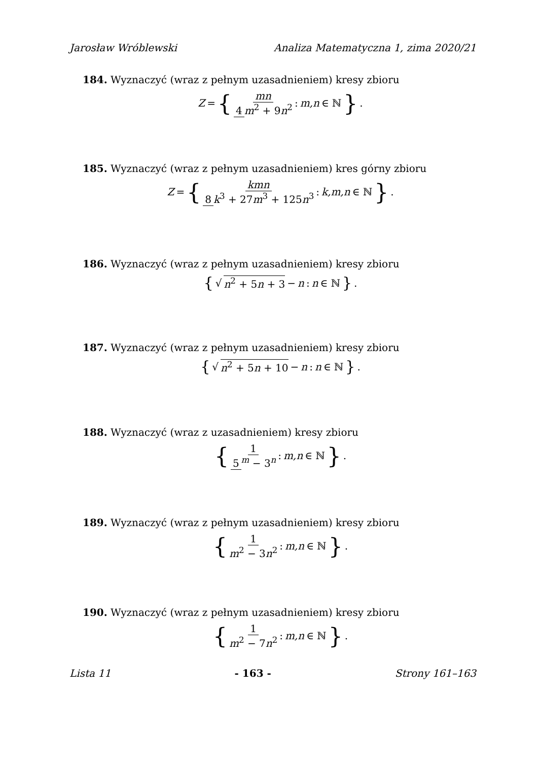Jarosław Wróblewski Analiza Matematyczna 1, zima 2020/21
184. Wyznaczyć (wraz z pełnym uzasadnieniem) kresy zbioru
Z = { mn 4 m<sup>2</sup> + 9n<sup>2</sup> : m,n ∈ ℕ } .
185. Wyznaczyć (wraz z pełnym uzasadnieniem) kres górny zbioru
Z = { kmn 8 k<sup>3</sup> + 27m<sup>3</sup> + 125n<sup>3</sup> : k,m,n ∈ ℕ } .
186. Wyznaczyć (wraz z pełnym uzasadnieniem) kresy zbioru
{ √ n<sup>2</sup> + 5n + 3 − n : n ∈ ℕ } .
187. Wyznaczyć (wraz z pełnym uzasadnieniem) kresy zbioru
{ √ n<sup>2</sup> + 5n + 10 − n : n ∈ ℕ } .
188. Wyznaczyć (wraz z uzasadnieniem) kresy zbioru
{ 1 5<sup>m</sup> − 3<sup>n</sup> : m,n ∈ ℕ } .
189. Wyznaczyć (wraz z pełnym uzasadnieniem) kresy zbioru
{ 1 m<sup>2</sup> − 3n<sup>2</sup> : m,n ∈ ℕ } .
190. Wyznaczyć (wraz z pełnym uzasadnieniem) kresy zbioru
{ 1 m<sup>2</sup> − 7n<sup>2</sup> : m,n ∈ ℕ } .
Lista 11 - 163 - Strony 161–163